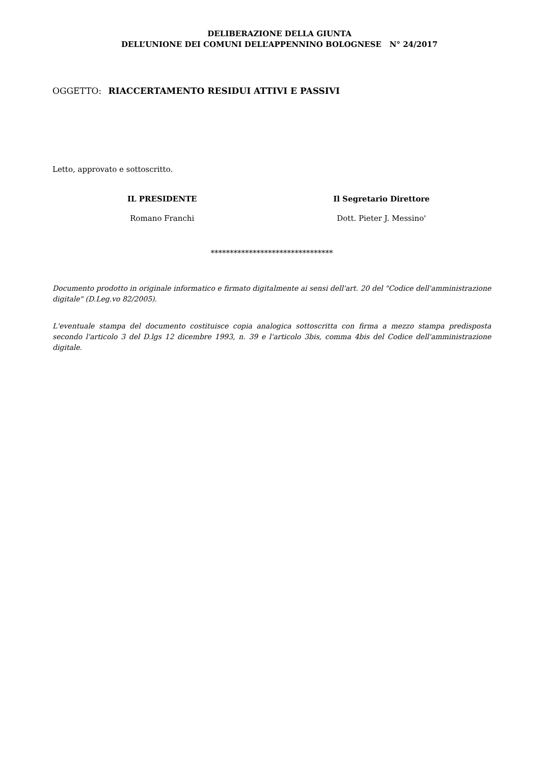DELIBERAZIONE DELLA GIUNTA
DELL’UNIONE DEI COMUNI DELL’APPENNINO BOLOGNESE N° 24/2017
OGGETTO: RIACCERTAMENTO RESIDUI ATTIVI E PASSIVI
Letto, approvato e sottoscritto.
IL PRESIDENTE
Romano Franchi
Il Segretario Direttore
Dott. Pieter J. Messino'
********************************
Documento prodotto in originale informatico e firmato digitalmente ai sensi dell'art. 20 del "Codice dell'amministrazione digitale" (D.Leg.vo 82/2005).
L'eventuale stampa del documento costituisce copia analogica sottoscritta con firma a mezzo stampa predisposta secondo l'articolo 3 del D.lgs 12 dicembre 1993, n. 39 e l'articolo 3bis, comma 4bis del Codice dell'amministrazione digitale.